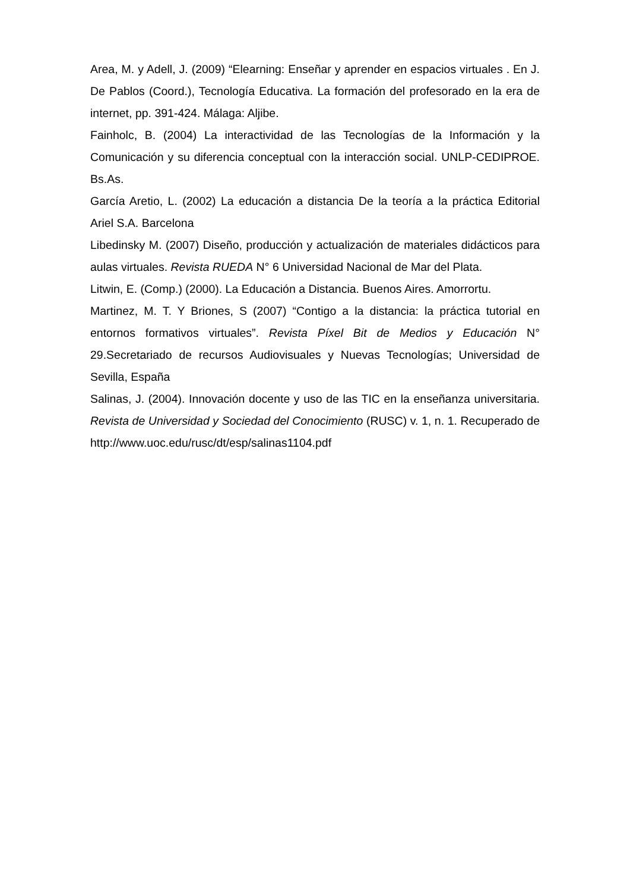Area, M. y Adell, J. (2009) “Elearning: Enseñar y aprender en espacios virtuales . En J. De Pablos (Coord.), Tecnología Educativa. La formación del profesorado en la era de internet, pp. 391-424. Málaga: Aljibe.
Fainholc, B. (2004) La interactividad de las Tecnologías de la Información y la Comunicación y su diferencia conceptual con la interacción social. UNLP-CEDIPROE. Bs.As.
García Aretio, L. (2002) La educación a distancia De la teoría a la práctica Editorial Ariel S.A. Barcelona
Libedinsky M. (2007) Diseño, producción y actualización de materiales didácticos para aulas virtuales. Revista RUEDA N° 6 Universidad Nacional de Mar del Plata.
Litwin, E. (Comp.) (2000). La Educación a Distancia. Buenos Aires. Amorrortu.
Martinez, M. T. Y Briones, S (2007) “Contigo a la distancia: la práctica tutorial en entornos formativos virtuales”. Revista Píxel Bit de Medios y Educación N° 29.Secretariado de recursos Audiovisuales y Nuevas Tecnologías; Universidad de Sevilla, España
Salinas, J. (2004). Innovación docente y uso de las TIC en la enseñanza universitaria. Revista de Universidad y Sociedad del Conocimiento (RUSC) v. 1, n. 1. Recuperado de http://www.uoc.edu/rusc/dt/esp/salinas1104.pdf